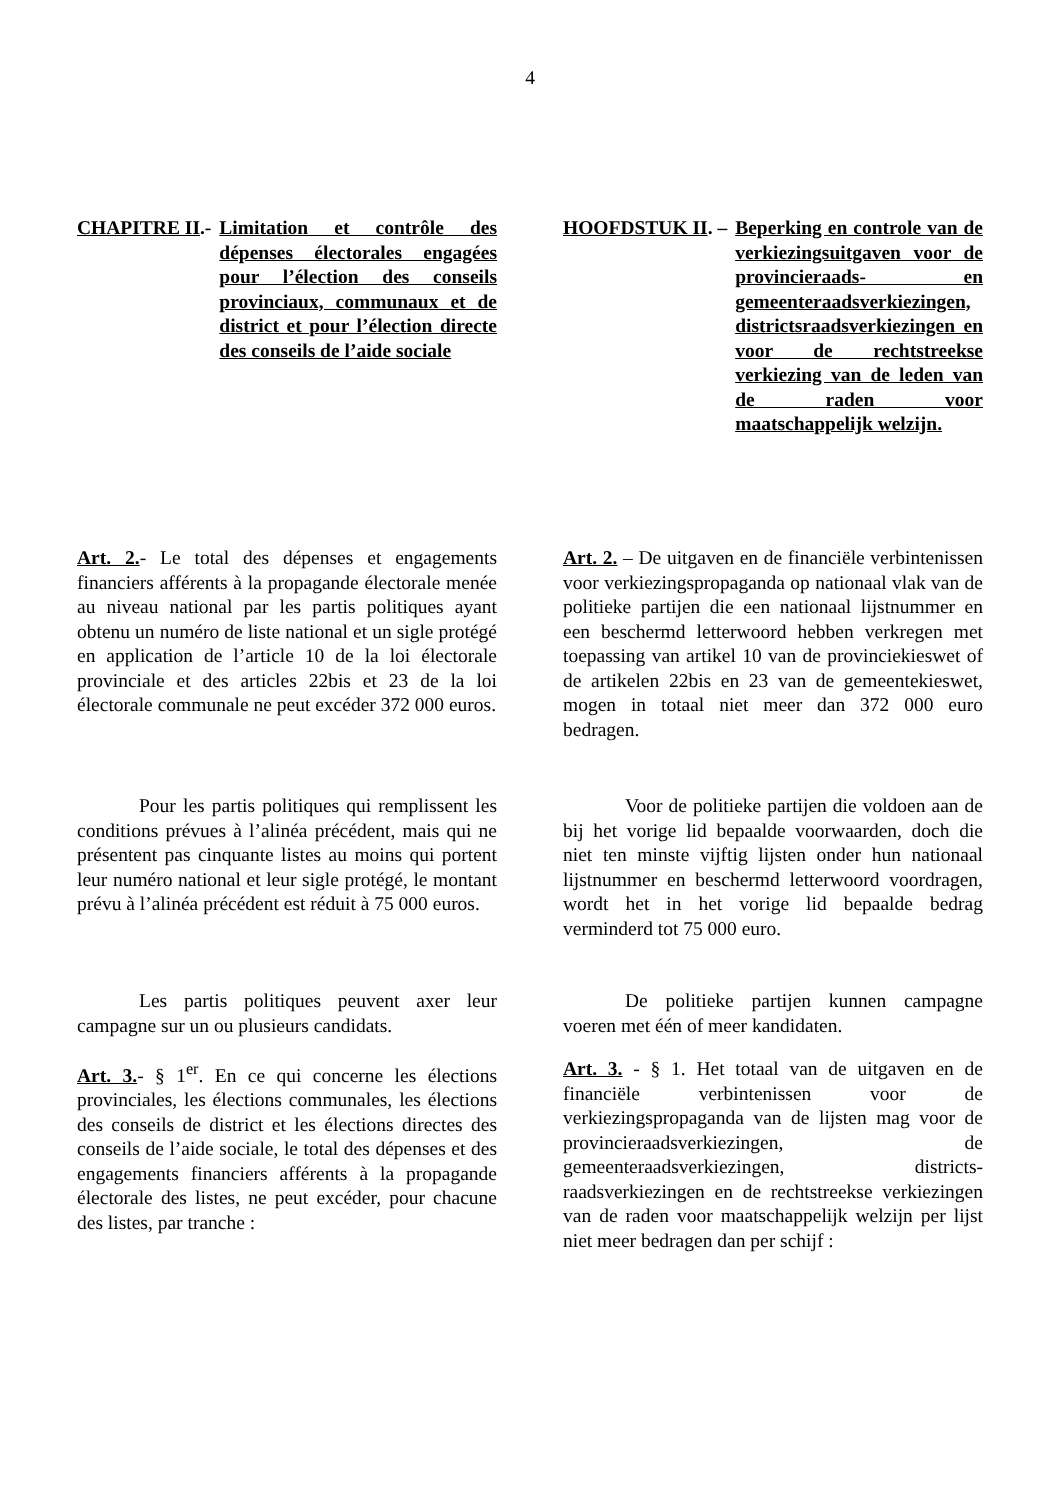4
CHAPITRE II.- Limitation et contrôle des dépenses électorales engagées pour l’élection des conseils provinciaux, communaux et de district et pour l’élection directe des conseils de l’aide sociale
HOOFDSTUK II. – Beperking en controle van de verkiezingsuitgaven voor de provincieraads- en gemeenteraadsverkiezingen, districtsraadsverkiezingen en voor de rechtstreekse verkiezing van de leden van de raden voor maatschappelijk welzijn.
Art. 2.- Le total des dépenses et engagements financiers afférents à la propagande électorale menée au niveau national par les partis politiques ayant obtenu un numéro de liste national et un sigle protégé en application de l’article 10 de la loi électorale provinciale et des articles 22bis et 23 de la loi électorale communale ne peut excéder 372 000 euros.
Art. 2. – De uitgaven en de financiële verbintenissen voor verkiezingspropaganda op nationaal vlak van de politieke partijen die een nationaal lijstnummer en een beschermd letterwoord hebben verkregen met toepassing van artikel 10 van de provinciekieswet of de artikelen 22bis en 23 van de gemeentekieswet, mogen in totaal niet meer dan 372 000 euro bedragen.
Pour les partis politiques qui remplissent les conditions prévues à l’alinéa précédent, mais qui ne présentent pas cinquante listes au moins qui portent leur numéro national et leur sigle protégé, le montant prévu à l’alinéa précédent est réduit à 75 000 euros.
Voor de politieke partijen die voldoen aan de bij het vorige lid bepaalde voorwaarden, doch die niet ten minste vijftig lijsten onder hun nationaal lijstnummer en beschermd letterwoord voordragen, wordt het in het vorige lid bepaalde bedrag verminderd tot 75 000 euro.
Les partis politiques peuvent axer leur campagne sur un ou plusieurs candidats.
De politieke partijen kunnen campagne voeren met één of meer kandidaten.
Art. 3.- § 1<sup>er</sup>. En ce qui concerne les élections provinciales, les élections communales, les élections des conseils de district et les élections directes des conseils de l’aide sociale, le total des dépenses et des engagements financiers afférents à la propagande électorale des listes, ne peut excéder, pour chacune des listes, par tranche :
Art. 3. - § 1. Het totaal van de uitgaven en de financiële verbintenissen voor de verkiezingspropaganda van de lijsten mag voor de provincieraadsverkiezingen, de gemeenteraadsverkiezingen, districts-raadsverkiezingen en de rechtstreekse verkiezingen van de raden voor maatschappelijk welzijn per lijst niet meer bedragen dan per schijf :